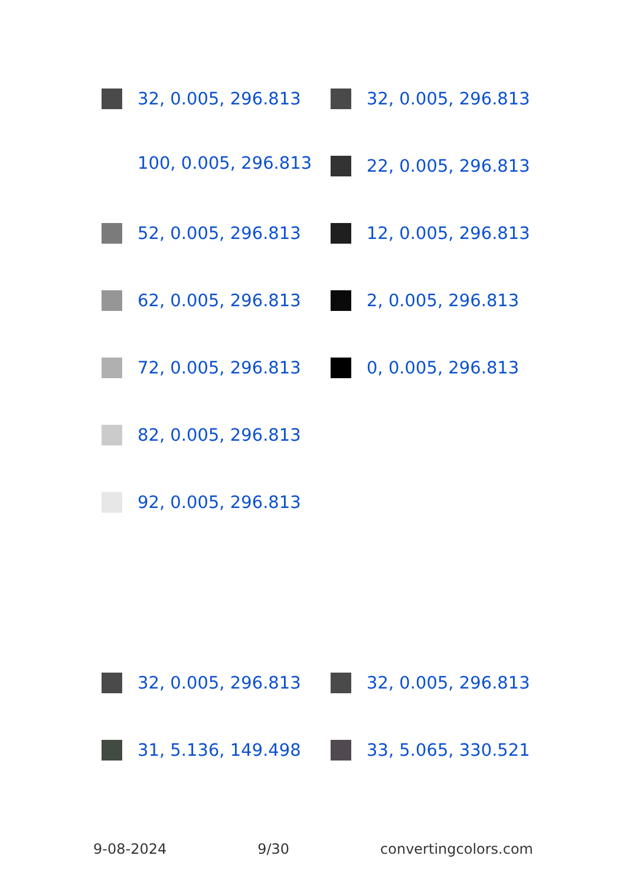32, 0.005, 296.813
100, 0.005, 296.813
52, 0.005, 296.813
62, 0.005, 296.813
72, 0.005, 296.813
82, 0.005, 296.813
92, 0.005, 296.813
32, 0.005, 296.813
22, 0.005, 296.813
12, 0.005, 296.813
2, 0.005, 296.813
0, 0.005, 296.813
32, 0.005, 296.813
31, 5.136, 149.498
32, 0.005, 296.813
33, 5.065, 330.521
9-08-2024 9/30 convertingcolors.com